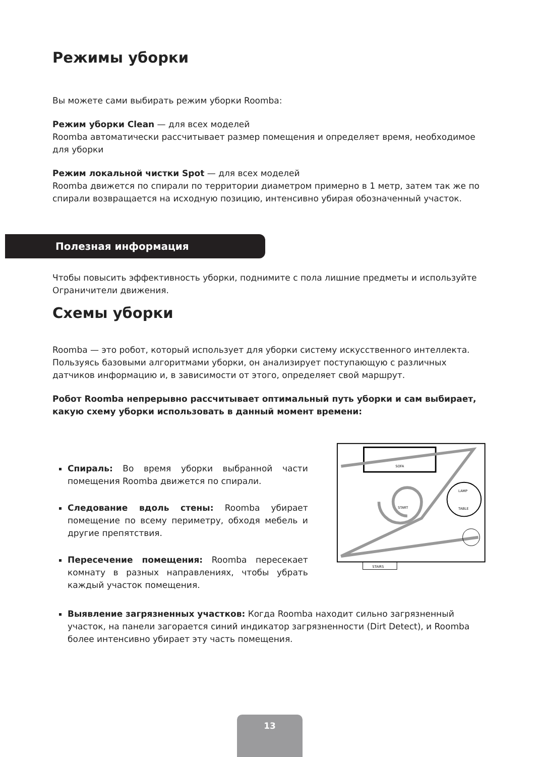Режимы уборки
Вы можете сами выбирать режим уборки Roomba:
Режим уборки Clean — для всех моделей
Roomba автоматически рассчитывает размер помещения и определяет время, необходимое для уборки
Режим локальной чистки Spot — для всех моделей
Roomba движется по спирали по территории диаметром примерно в 1 метр, затем так же по спирали возвращается на исходную позицию, интенсивно убирая обозначенный участок.
Полезная информация
Чтобы повысить эффективность уборки, поднимите с пола лишние предметы и используйте Ограничители движения.
Схемы уборки
Roomba — это робот, который использует для уборки систему искусственного интеллекта. Пользуясь базовыми алгоритмами уборки, он анализирует поступающую с различных датчиков информацию и, в зависимости от этого, определяет свой маршрут.
Робот Roomba непрерывно рассчитывает оптимальный путь уборки и сам выбирает, какую схему уборки использовать в данный момент времени:
Спираль: Во время уборки выбранной части помещения Roomba движется по спирали.
Следование вдоль стены: Roomba убирает помещение по всему периметру, обходя мебель и другие препятствия.
Пересечение помещения: Roomba пересекает комнату в разных направлениях, чтобы убрать каждый участок помещения.
SOFA
LAMP
TABLE
START
STAIRS
Выявление загрязненных участков: Когда Roomba находит сильно загрязненный участок, на панели загорается синий индикатор загрязненности (Dirt Detect), и Roomba более интенсивно убирает эту часть помещения.
13